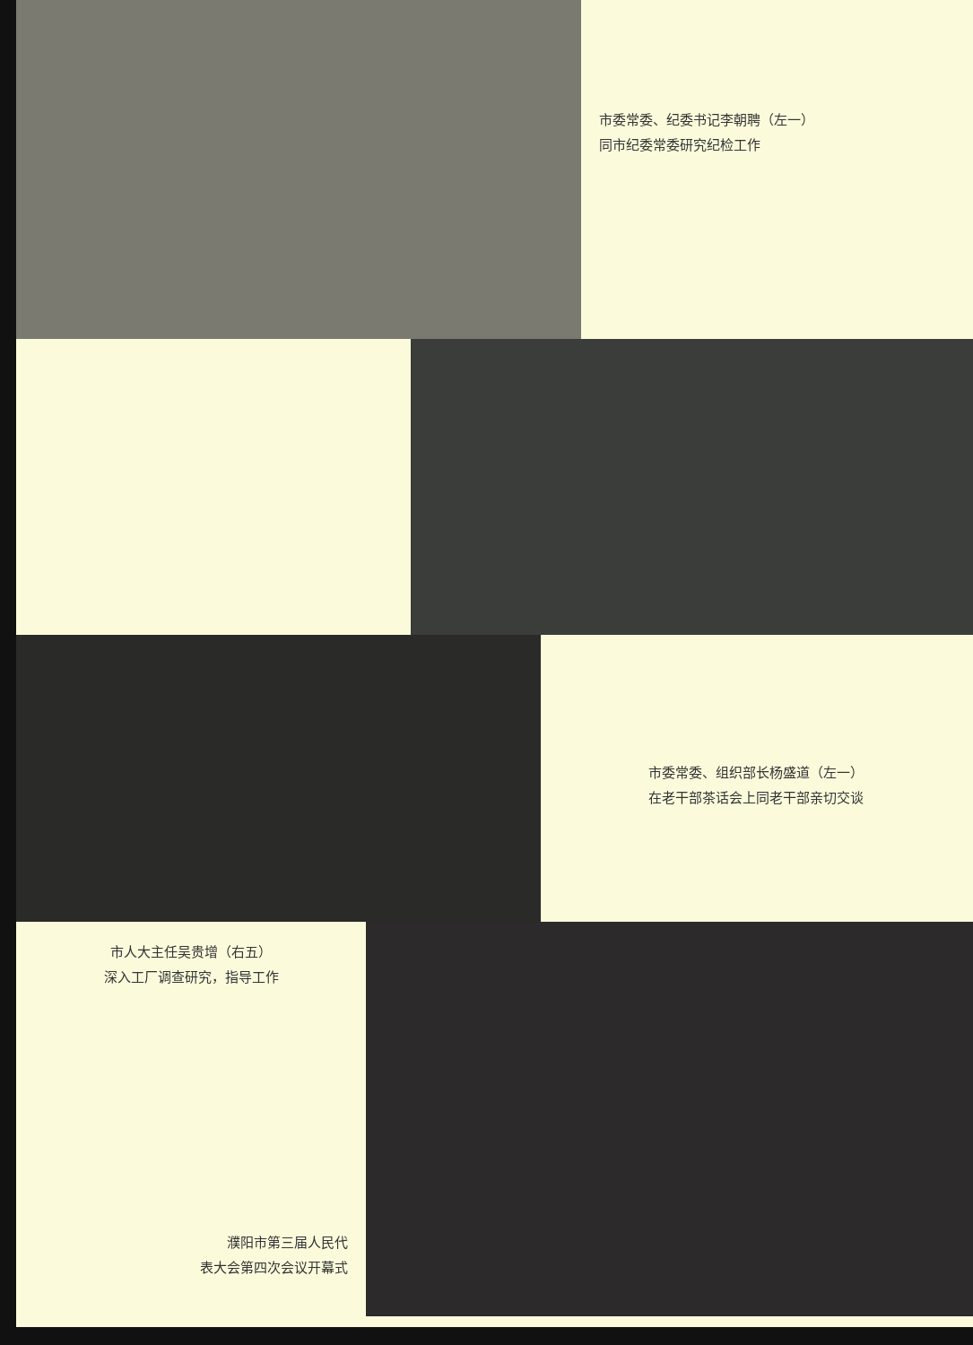市委常委、纪委书记李朝聘（左一）
同市纪委常委研究纪检工作
市委常委、组织部长杨盛道（左一）
在老干部茶话会上同老干部亲切交谈
市人大主任吴贵增（右五）
深入工厂调查研究，指导工作
濮阳市第三届人民代
表大会第四次会议开幕式